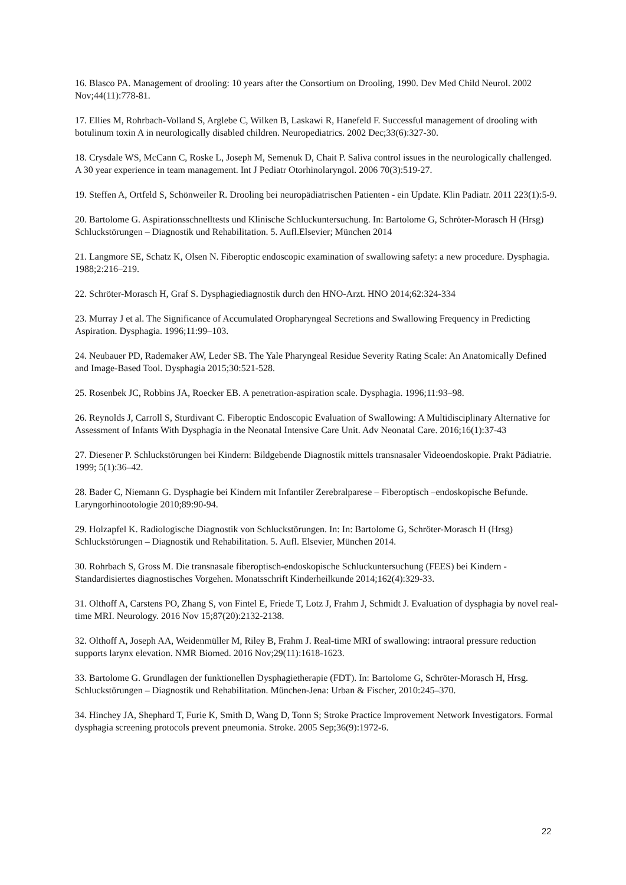16. Blasco PA. Management of drooling: 10 years after the Consortium on Drooling, 1990. Dev Med Child Neurol. 2002 Nov;44(11):778-81.
17. Ellies M, Rohrbach-Volland S, Arglebe C, Wilken B, Laskawi R, Hanefeld F. Successful management of drooling with botulinum toxin A in neurologically disabled children. Neuropediatrics. 2002 Dec;33(6):327-30.
18. Crysdale WS, McCann C, Roske L, Joseph M, Semenuk D, Chait P. Saliva control issues in the neurologically challenged. A 30 year experience in team management. Int J Pediatr Otorhinolaryngol. 2006 70(3):519-27.
19. Steffen A, Ortfeld S, Schönweiler R. Drooling bei neuropädiatrischen Patienten - ein Update. Klin Padiatr. 2011 223(1):5-9.
20. Bartolome G. Aspirationsschnelltests und Klinische Schluckuntersuchung. In: Bartolome G, Schröter-Morasch H (Hrsg) Schluckstörungen – Diagnostik und Rehabilitation. 5. Aufl.Elsevier; München 2014
21. Langmore SE, Schatz K, Olsen N. Fiberoptic endoscopic examination of swallowing safety: a new procedure. Dysphagia. 1988;2:216–219.
22. Schröter-Morasch H, Graf S. Dysphagiediagnostik durch den HNO-Arzt. HNO 2014;62:324-334
23. Murray J et al. The Significance of Accumulated Oropharyngeal Secretions and Swallowing Frequency in Predicting Aspiration. Dysphagia. 1996;11:99–103.
24. Neubauer PD, Rademaker AW, Leder SB. The Yale Pharyngeal Residue Severity Rating Scale: An Anatomically Defined and Image-Based Tool. Dysphagia 2015;30:521-528.
25. Rosenbek JC, Robbins JA, Roecker EB. A penetration-aspiration scale. Dysphagia. 1996;11:93–98.
26. Reynolds J, Carroll S, Sturdivant C. Fiberoptic Endoscopic Evaluation of Swallowing: A Multidisciplinary Alternative for Assessment of Infants With Dysphagia in the Neonatal Intensive Care Unit. Adv Neonatal Care. 2016;16(1):37-43
27. Diesener P. Schluckstörungen bei Kindern: Bildgebende Diagnostik mittels transnasaler Videoendoskopie. Prakt Pädiatrie. 1999; 5(1):36–42.
28. Bader C, Niemann G. Dysphagie bei Kindern mit Infantiler Zerebralparese – Fiberoptisch –endoskopische Befunde. Laryngorhinootologie 2010;89:90-94.
29. Holzapfel K. Radiologische Diagnostik von Schluckstörungen. In: In: Bartolome G, Schröter-Morasch H (Hrsg) Schluckstörungen – Diagnostik und Rehabilitation. 5. Aufl. Elsevier, München 2014.
30. Rohrbach S, Gross M. Die transnasale fiberoptisch-endoskopische Schluckuntersuchung (FEES) bei Kindern - Standardisiertes diagnostisches Vorgehen. Monatsschrift Kinderheilkunde 2014;162(4):329-33.
31. Olthoff A, Carstens PO, Zhang S, von Fintel E, Friede T, Lotz J, Frahm J, Schmidt J. Evaluation of dysphagia by novel real-time MRI. Neurology. 2016 Nov 15;87(20):2132-2138.
32. Olthoff A, Joseph AA, Weidenmüller M, Riley B, Frahm J. Real-time MRI of swallowing: intraoral pressure reduction supports larynx elevation. NMR Biomed. 2016 Nov;29(11):1618-1623.
33. Bartolome G. Grundlagen der funktionellen Dysphagietherapie (FDT). In: Bartolome G, Schröter-Morasch H, Hrsg. Schluckstörungen – Diagnostik und Rehabilitation. München-Jena: Urban & Fischer, 2010:245–370.
34. Hinchey JA, Shephard T, Furie K, Smith D, Wang D, Tonn S; Stroke Practice Improvement Network Investigators. Formal dysphagia screening protocols prevent pneumonia. Stroke. 2005 Sep;36(9):1972-6.
22